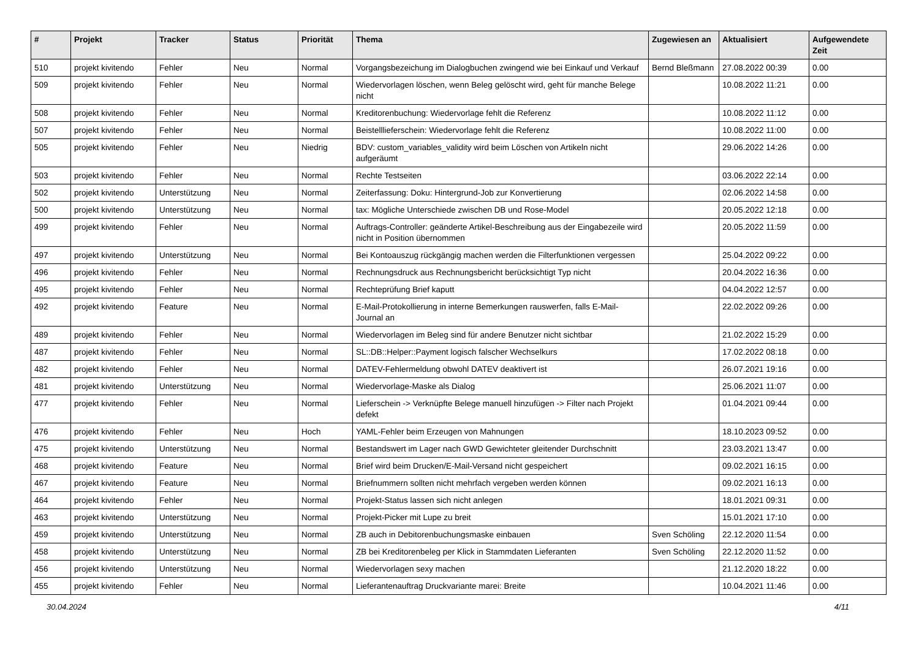| # | Projekt | Tracker | Status | Priorität | Thema | Zugewiesen an | Aktualisiert | Aufgewendete Zeit |
| --- | --- | --- | --- | --- | --- | --- | --- | --- |
| 510 | projekt kivitendo | Fehler | Neu | Normal | Vorgangsbezeichung im Dialogbuchen zwingend wie bei Einkauf und Verkauf | Bernd Bleßmann | 27.08.2022 00:39 | 0.00 |
| 509 | projekt kivitendo | Fehler | Neu | Normal | Wiedervorlagen löschen, wenn Beleg gelöscht wird, geht für manche Belege nicht | | 10.08.2022 11:21 | 0.00 |
| 508 | projekt kivitendo | Fehler | Neu | Normal | Kreditorenbuchung: Wiedervorlage fehlt die Referenz | | 10.08.2022 11:12 | 0.00 |
| 507 | projekt kivitendo | Fehler | Neu | Normal | Beistelllieferschein: Wiedervorlage fehlt die Referenz | | 10.08.2022 11:00 | 0.00 |
| 505 | projekt kivitendo | Fehler | Neu | Niedrig | BDV: custom_variables_validity wird beim Löschen von Artikeln nicht aufgeräumt | | 29.06.2022 14:26 | 0.00 |
| 503 | projekt kivitendo | Fehler | Neu | Normal | Rechte Testseiten | | 03.06.2022 22:14 | 0.00 |
| 502 | projekt kivitendo | Unterstützung | Neu | Normal | Zeiterfassung: Doku: Hintergrund-Job zur Konvertierung | | 02.06.2022 14:58 | 0.00 |
| 500 | projekt kivitendo | Unterstützung | Neu | Normal | tax: Mögliche Unterschiede zwischen DB und Rose-Model | | 20.05.2022 12:18 | 0.00 |
| 499 | projekt kivitendo | Fehler | Neu | Normal | Auftrags-Controller: geänderte Artikel-Beschreibung aus der Eingabezeile wird nicht in Position übernommen | | 20.05.2022 11:59 | 0.00 |
| 497 | projekt kivitendo | Unterstützung | Neu | Normal | Bei Kontoauszug rückgängig machen werden die Filterfunktionen vergessen | | 25.04.2022 09:22 | 0.00 |
| 496 | projekt kivitendo | Fehler | Neu | Normal | Rechnungsdruck aus Rechnungsbericht berücksichtigt Typ nicht | | 20.04.2022 16:36 | 0.00 |
| 495 | projekt kivitendo | Fehler | Neu | Normal | Rechteprüfung Brief kaputt | | 04.04.2022 12:57 | 0.00 |
| 492 | projekt kivitendo | Feature | Neu | Normal | E-Mail-Protokollierung in interne Bemerkungen rauswerfen, falls E-Mail-Journal an | | 22.02.2022 09:26 | 0.00 |
| 489 | projekt kivitendo | Fehler | Neu | Normal | Wiedervorlagen im Beleg sind für andere Benutzer nicht sichtbar | | 21.02.2022 15:29 | 0.00 |
| 487 | projekt kivitendo | Fehler | Neu | Normal | SL::DB::Helper::Payment logisch falscher Wechselkurs | | 17.02.2022 08:18 | 0.00 |
| 482 | projekt kivitendo | Fehler | Neu | Normal | DATEV-Fehlermeldung obwohl DATEV deaktivert ist | | 26.07.2021 19:16 | 0.00 |
| 481 | projekt kivitendo | Unterstützung | Neu | Normal | Wiedervorlage-Maske als Dialog | | 25.06.2021 11:07 | 0.00 |
| 477 | projekt kivitendo | Fehler | Neu | Normal | Lieferschein -> Verknüpfte Belege manuell hinzufügen -> Filter nach Projekt defekt | | 01.04.2021 09:44 | 0.00 |
| 476 | projekt kivitendo | Fehler | Neu | Hoch | YAML-Fehler beim Erzeugen von Mahnungen | | 18.10.2023 09:52 | 0.00 |
| 475 | projekt kivitendo | Unterstützung | Neu | Normal | Bestandswert im Lager nach GWD Gewichteter gleitender Durchschnitt | | 23.03.2021 13:47 | 0.00 |
| 468 | projekt kivitendo | Feature | Neu | Normal | Brief wird beim Drucken/E-Mail-Versand nicht gespeichert | | 09.02.2021 16:15 | 0.00 |
| 467 | projekt kivitendo | Feature | Neu | Normal | Briefnummern sollten nicht mehrfach vergeben werden können | | 09.02.2021 16:13 | 0.00 |
| 464 | projekt kivitendo | Fehler | Neu | Normal | Projekt-Status lassen sich nicht anlegen | | 18.01.2021 09:31 | 0.00 |
| 463 | projekt kivitendo | Unterstützung | Neu | Normal | Projekt-Picker mit Lupe zu breit | | 15.01.2021 17:10 | 0.00 |
| 459 | projekt kivitendo | Unterstützung | Neu | Normal | ZB auch in Debitorenbuchungsmaske einbauen | Sven Schöling | 22.12.2020 11:54 | 0.00 |
| 458 | projekt kivitendo | Unterstützung | Neu | Normal | ZB bei Kreditorenbeleg per Klick in Stammdaten Lieferanten | Sven Schöling | 22.12.2020 11:52 | 0.00 |
| 456 | projekt kivitendo | Unterstützung | Neu | Normal | Wiedervorlagen sexy machen | | 21.12.2020 18:22 | 0.00 |
| 455 | projekt kivitendo | Fehler | Neu | Normal | Lieferantenauftrag Druckvariante marei: Breite | | 10.04.2021 11:46 | 0.00 |
30.04.2024 4/11